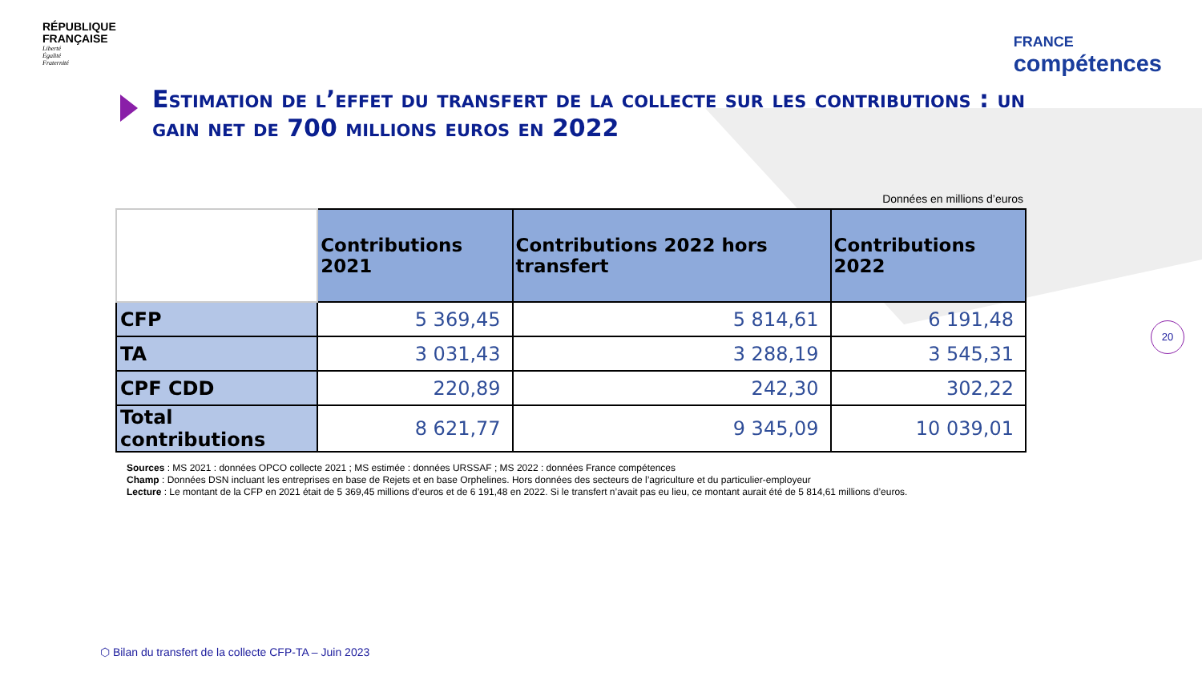RÉPUBLIQUE
FRANÇAISE
Liberté
Égalité
Fraternité
FRANCE
compétences
Estimation de l’effet du transfert de la collecte sur les contributions : un gain net de 700 millions euros en 2022
Données en millions d’euros
| | Contributions 2021 | Contributions 2022 hors transfert | Contributions 2022 |
| --- | --- | --- | --- |
| CFP | 5 369,45 | 5 814,61 | 6 191,48 |
| TA | 3 031,43 | 3 288,19 | 3 545,31 |
| CPF CDD | 220,89 | 242,30 | 302,22 |
| Total contributions | 8 621,77 | 9 345,09 | 10 039,01 |
Sources : MS 2021 : données OPCO collecte 2021 ; MS estimée : données URSSAF ; MS 2022 : données France compétences
Champ : Données DSN incluant les entreprises en base de Rejets et en base Orphelines. Hors données des secteurs de l’agriculture et du particulier-employeur
Lecture : Le montant de la CFP en 2021 était de 5 369,45 millions d’euros et de 6 191,48 en 2022. Si le transfert n’avait pas eu lieu, ce montant aurait été de 5 814,61 millions d’euros.
20
⬡ Bilan du transfert de la collecte CFP-TA – Juin 2023